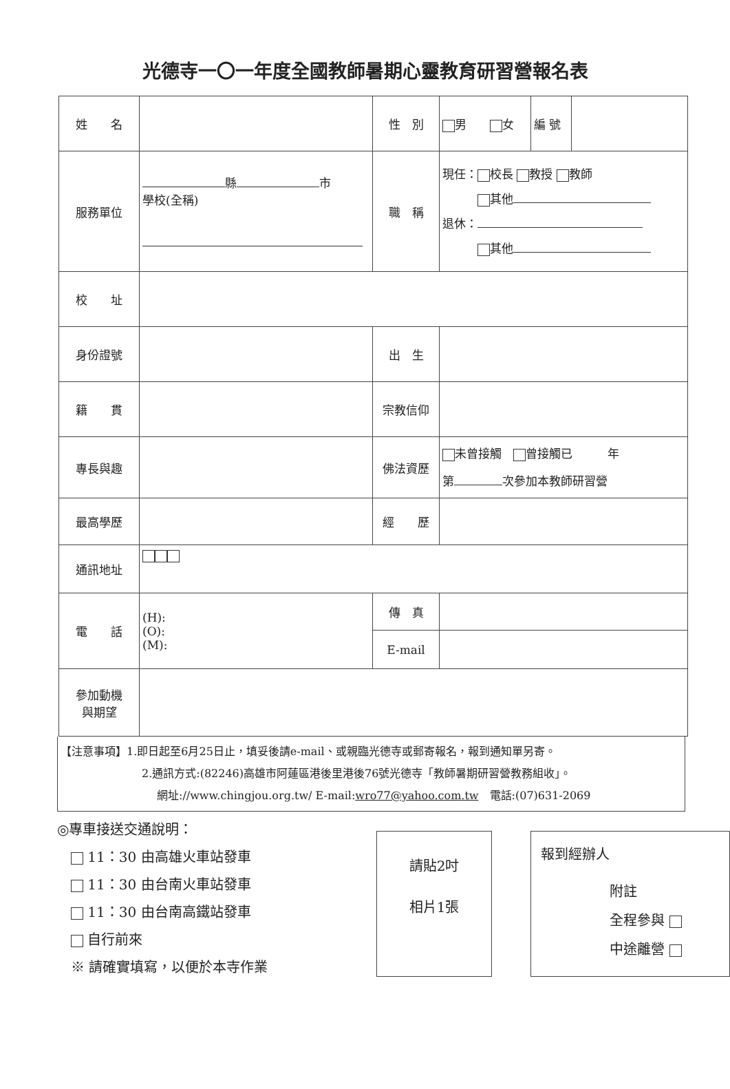光德寺一〇一年度全國教師暑期心靈教育研習營報名表
| 姓 名 | | 性 別 | 男 女 | 編 號 | |
| 服務單位 | 縣 市 學校(全稱) | 職 稱 | 現任： 校長 教授 教師 其他 退休： 其他 | | |
| 校 址 | | | | | |
| 身份證號 | | 出 生 | | | |
| 籍 貫 | | 宗教信仰 | | | |
| 專長與趣 | | 佛法資歷 | 未曾接觸 曾接觸已 年 第 次參加本教師研習營 | | |
| 最高學歷 | | 經 歷 | | | |
| 通訊地址 | | | | | |
| 電 話 | (H): (O): (M): | 傳 真 | | | |
| | | E-mail | | | |
| 參加動機 與期望 | | | | | |
【注意事項】1.即日起至6月25日止，填妥後請e-mail、或親臨光德寺或郵寄報名，報到通知單另寄。
2.通訊方式:(82246)高雄市阿蓮區港後里港後76號光德寺「教師暑期研習營教務組收」。
網址://www.chingjou.org.tw/ E-mail:wro77@yahoo.com.tw　電話:(07)631-2069
◎專車接送交通說明：
　 11：30 由高雄火車站發車
　 11：30 由台南火車站發車
　 11：30 由台南高鐵站發車
　 自行前來
　※ 請確實填寫，以便於本寺作業
請貼2吋
相片1張
報到經辦人
附註
全程參與
中途離營